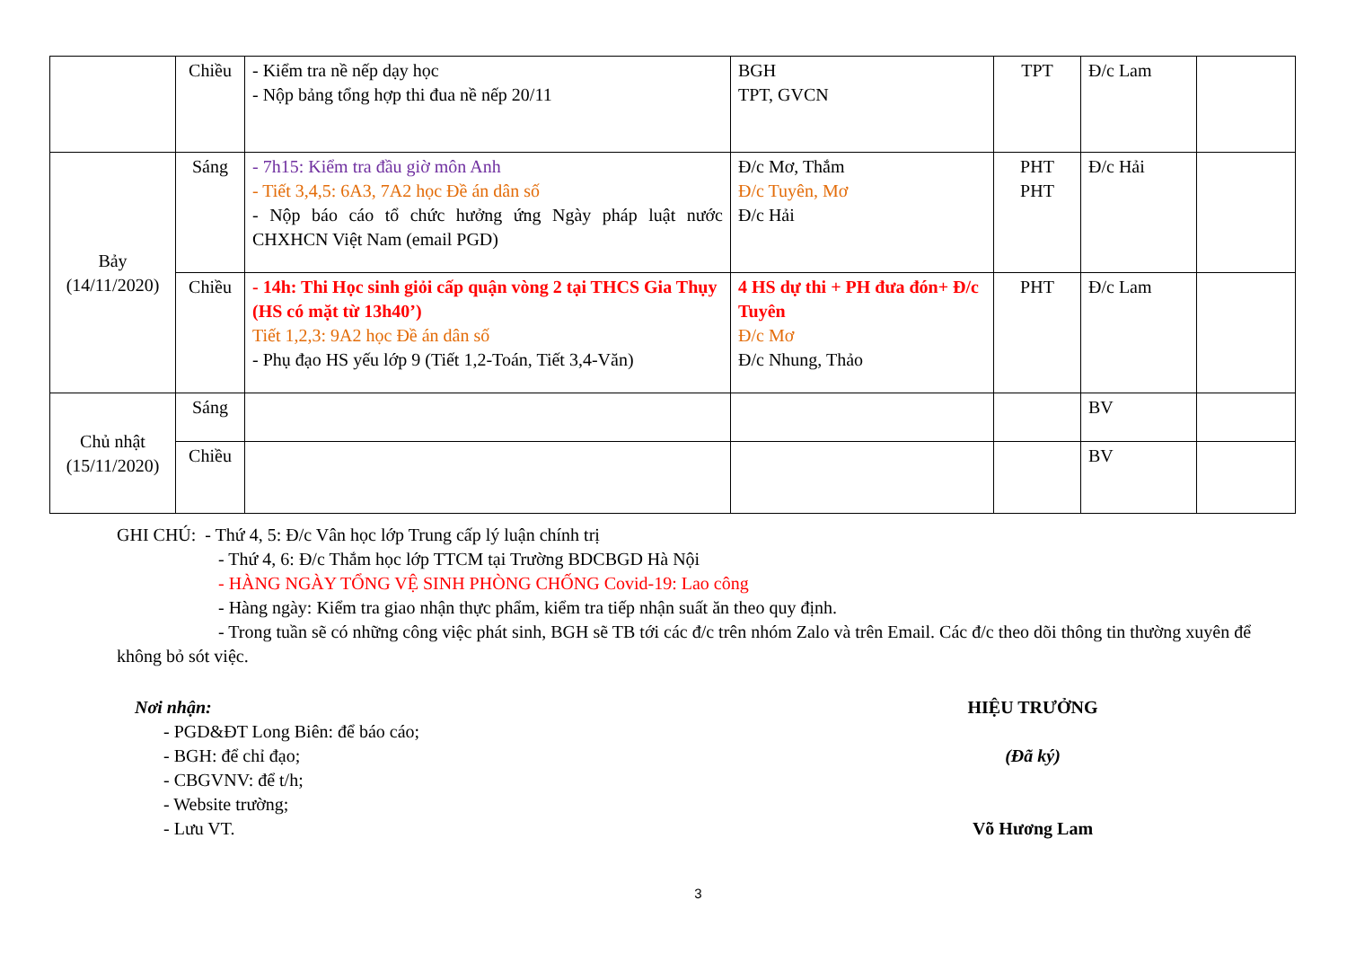| | Chiều | - Kiểm tra nề nếp dạy học - Nộp bảng tổng hợp thi đua nề nếp 20/11 | BGH TPT, GVCN | TPT | Đ/c Lam | |
| Bảy (14/11/2020) | Sáng | - 7h15: Kiểm tra đầu giờ môn Anh - Tiết 3,4,5: 6A3, 7A2 học Đề án dân số - Nộp báo cáo tổ chức hưởng ứng Ngày pháp luật nước CHXHCN Việt Nam (email PGD) | Đ/c Mơ, Thắm Đ/c Tuyên, Mơ Đ/c Hải | PHT PHT | Đ/c Hải | |
| | Chiều | - 14h: Thi Học sinh giỏi cấp quận vòng 2 tại THCS Gia Thụy (HS có mặt từ 13h40’) Tiết 1,2,3: 9A2 học Đề án dân số - Phụ đạo HS yếu lớp 9 (Tiết 1,2-Toán, Tiết 3,4-Văn) | 4 HS dự thi + PH đưa đón+ Đ/c Tuyên Đ/c Mơ Đ/c Nhung, Thảo | PHT | Đ/c Lam | |
| Chủ nhật (15/11/2020) | Sáng | | | | BV | |
| | Chiều | | | | BV | |
GHI CHÚ: - Thứ 4, 5: Đ/c Vân học lớp Trung cấp lý luận chính trị
- Thứ 4, 6: Đ/c Thắm học lớp TTCM tại Trường BDCBGD Hà Nội
- HÀNG NGÀY TỔNG VỆ SINH PHÒNG CHỐNG Covid-19: Lao công
- Hàng ngày: Kiểm tra giao nhận thực phẩm, kiểm tra tiếp nhận suất ăn theo quy định.
- Trong tuần sẽ có những công việc phát sinh, BGH sẽ TB tới các đ/c trên nhóm Zalo và trên Email. Các đ/c theo dõi thông tin thường xuyên để không bỏ sót việc.
Nơi nhận:
- PGD&ĐT Long Biên: để báo cáo;
- BGH: để chỉ đạo;
- CBGVNV: để t/h;
- Website trường;
- Lưu VT.
HIỆU TRƯỞNG
(Đã ký)
Võ Hương Lam
3